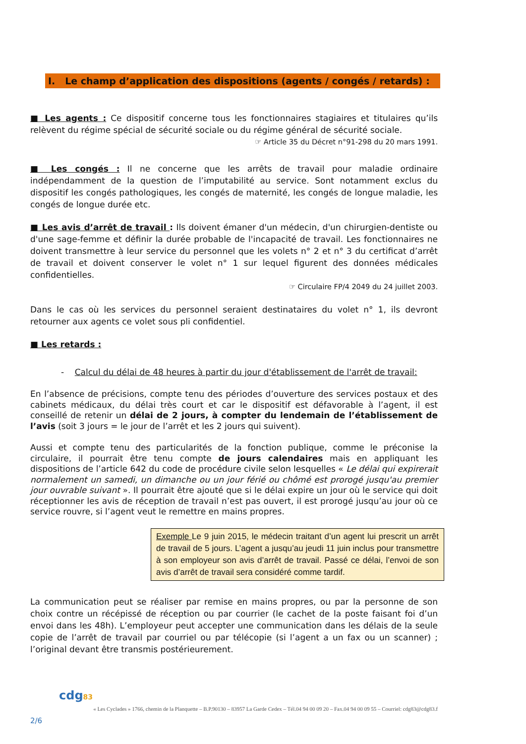I. Le champ d’application des dispositions (agents / congés / retards) :
■ Les agents : Ce dispositif concerne tous les fonctionnaires stagiaires et titulaires qu’ils relèvent du régime spécial de sécurité sociale ou du régime général de sécurité sociale.
☞ Article 35 du Décret n°91-298 du 20 mars 1991.
■ Les congés : Il ne concerne que les arrêts de travail pour maladie ordinaire indépendamment de la question de l’imputabilité au service. Sont notamment exclus du dispositif les congés pathologiques, les congés de maternité, les congés de longue maladie, les congés de longue durée etc.
■ Les avis d’arrêt de travail : Ils doivent émaner d'un médecin, d'un chirurgien-dentiste ou d'une sage-femme et définir la durée probable de l'incapacité de travail. Les fonctionnaires ne doivent transmettre à leur service du personnel que les volets n° 2 et n° 3 du certificat d’arrêt de travail et doivent conserver le volet n° 1 sur lequel figurent des données médicales confidentielles.
☞ Circulaire FP/4 2049 du 24 juillet 2003.
Dans le cas où les services du personnel seraient destinataires du volet n° 1, ils devront retourner aux agents ce volet sous pli confidentiel.
■ Les retards :
- Calcul du délai de 48 heures à partir du jour d'établissement de l'arrêt de travail:
En l’absence de précisions, compte tenu des périodes d’ouverture des services postaux et des cabinets médicaux, du délai très court et car le dispositif est défavorable à l’agent, il est conseillé de retenir un délai de 2 jours, à compter du lendemain de l’établissement de l’avis (soit 3 jours = le jour de l’arrêt et les 2 jours qui suivent).
Aussi et compte tenu des particularités de la fonction publique, comme le préconise la circulaire, il pourrait être tenu compte de jours calendaires mais en appliquant les dispositions de l’article 642 du code de procédure civile selon lesquelles « Le délai qui expirerait normalement un samedi, un dimanche ou un jour férié ou chômé est prorogé jusqu'au premier jour ouvrable suivant ». Il pourrait être ajouté que si le délai expire un jour où le service qui doit réceptionner les avis de réception de travail n’est pas ouvert, il est prorogé jusqu’au jour où ce service rouvre, si l’agent veut le remettre en mains propres.
Exemple Le 9 juin 2015, le médecin traitant d’un agent lui prescrit un arrêt de travail de 5 jours. L’agent a jusqu’au jeudi 11 juin inclus pour transmettre à son employeur son avis d’arrêt de travail. Passé ce délai, l’envoi de son avis d’arrêt de travail sera considéré comme tardif.
La communication peut se réaliser par remise en mains propres, ou par la personne de son choix contre un récépissé de réception ou par courrier (le cachet de la poste faisant foi d’un envoi dans les 48h). L’employeur peut accepter une communication dans les délais de la seule copie de l’arrêt de travail par courriel ou par télécopie (si l’agent a un fax ou un scanner) ; l’original devant être transmis postérieurement.
cdg83
« Les Cyclades » 1766, chemin de la Planquette – B.P.90130 – 83957 La Garde Cedex – Tél.04 94 00 09 20 – Fax.04 94 00 09 55 – Courriel: cdg83@cdg83.f
2/6